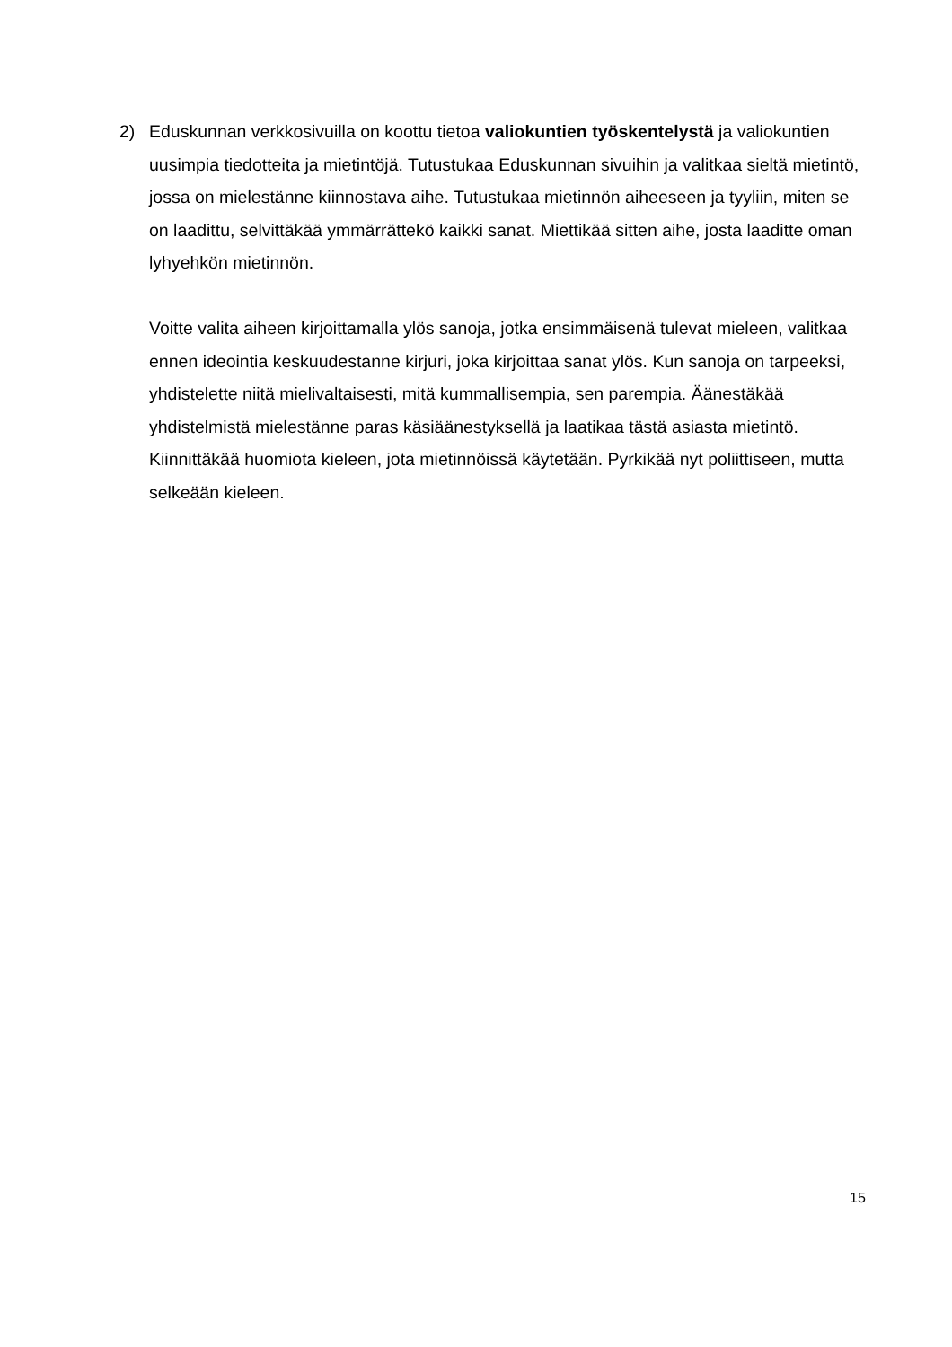2) Eduskunnan verkkosivuilla on koottu tietoa valiokuntien työskentelystä ja valiokuntien uusimpia tiedotteita ja mietintöjä. Tutustukaa Eduskunnan sivuihin ja valitkaa sieltä mietintö, jossa on mielestänne kiinnostava aihe. Tutustukaa mietinnön aiheeseen ja tyyliin, miten se on laadittu, selvittäkää ymmärrättekö kaikki sanat. Miettikää sitten aihe, josta laaditte oman lyhyehkön mietinnön.
Voitte valita aiheen kirjoittamalla ylös sanoja, jotka ensimmäisenä tulevat mieleen, valitkaa ennen ideointia keskuudestanne kirjuri, joka kirjoittaa sanat ylös. Kun sanoja on tarpeeksi, yhdistelette niitä mielivaltaisesti, mitä kummallisempia, sen parempia. Äänestäkää yhdistelmistä mielestänne paras käsiäänestyksellä ja laatikaa tästä asiasta mietintö. Kiinnittäkää huomiota kieleen, jota mietinnöissä käytetään. Pyrkikää nyt poliittiseen, mutta selkeään kieleen.
15